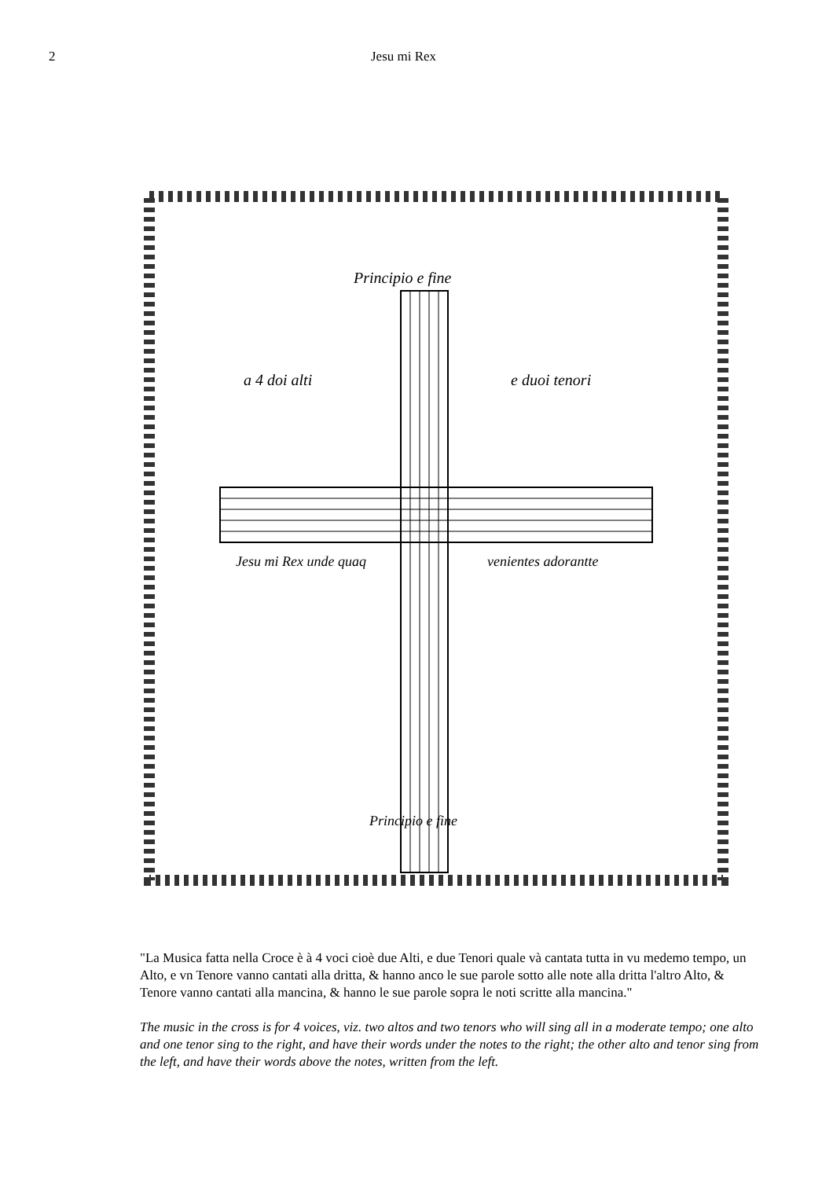2 Jesu mi Rex
Principio e fine
a 4 doi alti
e duoi tenori
Jesu mi Rex unde quaq
venientes adorantte
Principio e fine
"La Musica fatta nella Croce è à 4 voci cioè due Alti, e due Tenori quale và cantata tutta in vu medemo tempo, un Alto, e vn Tenore vanno cantati alla dritta, & hanno anco le sue parole sotto alle note alla dritta l'altro Alto, & Tenore vanno cantati alla mancina, & hanno le sue parole sopra le noti scritte alla mancina."
The music in the cross is for 4 voices, viz. two altos and two tenors who will sing all in a moderate tempo; one alto and one tenor sing to the right, and have their words under the notes to the right; the other alto and tenor sing from the left, and have their words above the notes, written from the left.